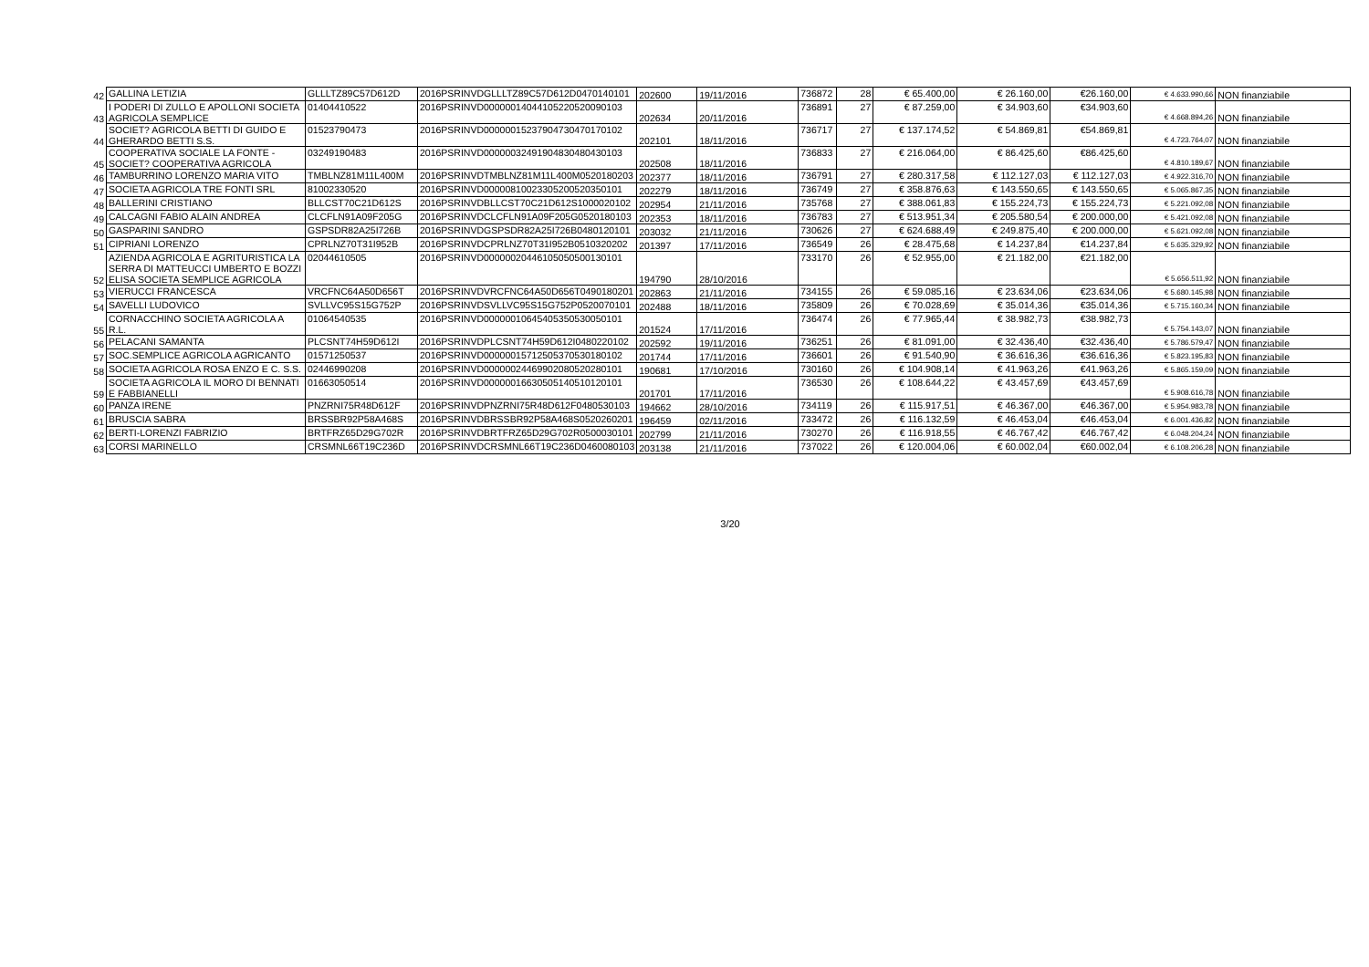| 42 | GALLINA LETIZIA | GLLLTZ89C57D612D | 2016PSRINVDGLLLTZ89C57D612D0470140101 | 202600 | 19/11/2016 | 736872 | 28 | € 65.400,00 | € 26.160,00 | €26.160,00 | € 4.633.990,66 | NON finanziabile |
| 43 | I PODERI DI ZULLO E APOLLONI SOCIETA AGRICOLA SEMPLICE | 01404410522 | 2016PSRINVD00000014044105220520090103 | 202634 | 20/11/2016 | 736891 | 27 | € 87.259,00 | € 34.903,60 | €34.903,60 | € 4.668.894,26 | NON finanziabile |
| 44 | SOCIET? AGRICOLA BETTI DI GUIDO E GHERARDO BETTI S.S. | 01523790473 | 2016PSRINVD00000015237904730470170102 | 202101 | 18/11/2016 | 736717 | 27 | € 137.174,52 | € 54.869,81 | €54.869,81 | € 4.723.764,07 | NON finanziabile |
| 45 | COOPERATIVA SOCIALE LA FONTE - SOCIET? COOPERATIVA AGRICOLA | 03249190483 | 2016PSRINVD00000032491904830480430103 | 202508 | 18/11/2016 | 736833 | 27 | € 216.064,00 | € 86.425,60 | €86.425,60 | € 4.810.189,67 | NON finanziabile |
| 46 | TAMBURRINO LORENZO MARIA VITO | TMBLNZ81M11L400M | 2016PSRINVDTMBLNZ81M11L400M0520180203 | 202377 | 18/11/2016 | 736791 | 27 | € 280.317,58 | € 112.127,03 | € 112.127,03 | € 4.922.316,70 | NON finanziabile |
| 47 | SOCIETA AGRICOLA TRE FONTI SRL | 81002330520 | 2016PSRINVD00000810023305200520350101 | 202279 | 18/11/2016 | 736749 | 27 | € 358.876,63 | € 143.550,65 | € 143.550,65 | € 5.065.867,35 | NON finanziabile |
| 48 | BALLERINI CRISTIANO | BLLCST70C21D612S | 2016PSRINVDBLLCST70C21D612S1000020102 | 202954 | 21/11/2016 | 735768 | 27 | € 388.061,83 | € 155.224,73 | € 155.224,73 | € 5.221.092,08 | NON finanziabile |
| 49 | CALCAGNI FABIO ALAIN ANDREA | CLCFLN91A09F205G | 2016PSRINVDCLCFLN91A09F205G0520180103 | 202353 | 18/11/2016 | 736783 | 27 | € 513.951,34 | € 205.580,54 | € 200.000,00 | € 5.421.092,08 | NON finanziabile |
| 50 | GASPARINI SANDRO | GSPSDR82A25I726B | 2016PSRINVDGSPSDR82A25I726B0480120101 | 203032 | 21/11/2016 | 730626 | 27 | € 624.688,49 | € 249.875,40 | € 200.000,00 | € 5.621.092,08 | NON finanziabile |
| 51 | CIPRIANI LORENZO | CPRLNZ70T31I952B | 2016PSRINVDCPRLNZ70T31I952B0510320202 | 201397 | 17/11/2016 | 736549 | 26 | € 28.475,68 | € 14.237,84 | €14.237,84 | € 5.635.329,92 | NON finanziabile |
| 52 | AZIENDA AGRICOLA E AGRITURISTICA LA SERRA DI MATTEUCCI UMBERTO E BOZZI ELISA SOCIETA SEMPLICE AGRICOLA | 02044610505 | 2016PSRINVD00000020446105050500130101 | 194790 | 28/10/2016 | 733170 | 26 | € 52.955,00 | € 21.182,00 | €21.182,00 | € 5.656.511,92 | NON finanziabile |
| 53 | VIERUCCI FRANCESCA | VRCFNC64A50D656T | 2016PSRINVDVRCFNC64A50D656T0490180201 | 202863 | 21/11/2016 | 734155 | 26 | € 59.085,16 | € 23.634,06 | €23.634,06 | € 5.680.145,98 | NON finanziabile |
| 54 | SAVELLI LUDOVICO | SVLLVC95S15G752P | 2016PSRINVDSVLLVC95S15G752P0520070101 | 202488 | 18/11/2016 | 735809 | 26 | € 70.028,69 | € 35.014,36 | €35.014,36 | € 5.715.160,34 | NON finanziabile |
| 55 | CORNACCHINO SOCIETA AGRICOLA A R.L. | 01064540535 | 2016PSRINVD00000010645405350530050101 | 201524 | 17/11/2016 | 736474 | 26 | € 77.965,44 | € 38.982,73 | €38.982,73 | € 5.754.143,07 | NON finanziabile |
| 56 | PELACANI SAMANTA | PLCSNT74H59D612I | 2016PSRINVDPLCSNT74H59D612I0480220102 | 202592 | 19/11/2016 | 736251 | 26 | € 81.091,00 | € 32.436,40 | €32.436,40 | € 5.786.579,47 | NON finanziabile |
| 57 | SOC.SEMPLICE AGRICOLA AGRICANTO | 01571250537 | 2016PSRINVD00000015712505370530180102 | 201744 | 17/11/2016 | 736601 | 26 | € 91.540,90 | € 36.616,36 | €36.616,36 | € 5.823.195,83 | NON finanziabile |
| 58 | SOCIETA AGRICOLA ROSA ENZO E C. S.S. | 02446990208 | 2016PSRINVD00000024469902080520280101 | 190681 | 17/10/2016 | 730160 | 26 | € 104.908,14 | € 41.963,26 | €41.963,26 | € 5.865.159,09 | NON finanziabile |
| 59 | SOCIETA AGRICOLA IL MORO DI BENNATI E FABBIANELLI | 01663050514 | 2016PSRINVD00000016630505140510120101 | 201701 | 17/11/2016 | 736530 | 26 | € 108.644,22 | € 43.457,69 | €43.457,69 | € 5.908.616,78 | NON finanziabile |
| 60 | PANZA IRENE | PNZRNI75R48D612F | 2016PSRINVDPNZRNI75R48D612F0480530103 | 194662 | 28/10/2016 | 734119 | 26 | € 115.917,51 | € 46.367,00 | €46.367,00 | € 5.954.983,78 | NON finanziabile |
| 61 | BRUSCIA SABRA | BRSSBR92P58A468S | 2016PSRINVDBRSSBR92P58A468S0520260201 | 196459 | 02/11/2016 | 733472 | 26 | € 116.132,59 | € 46.453,04 | €46.453,04 | € 6.001.436,82 | NON finanziabile |
| 62 | BERTI-LORENZI FABRIZIO | BRTFRZ65D29G702R | 2016PSRINVDBRTFRZ65D29G702R0500030101 | 202799 | 21/11/2016 | 730270 | 26 | € 116.918,55 | € 46.767,42 | €46.767,42 | € 6.048.204,24 | NON finanziabile |
| 63 | CORSI MARINELLO | CRSMNL66T19C236D | 2016PSRINVDCRSMNL66T19C236D0460080103 | 203138 | 21/11/2016 | 737022 | 26 | € 120.004,06 | € 60.002,04 | €60.002,04 | € 6.108.206,28 | NON finanziabile |
3/20